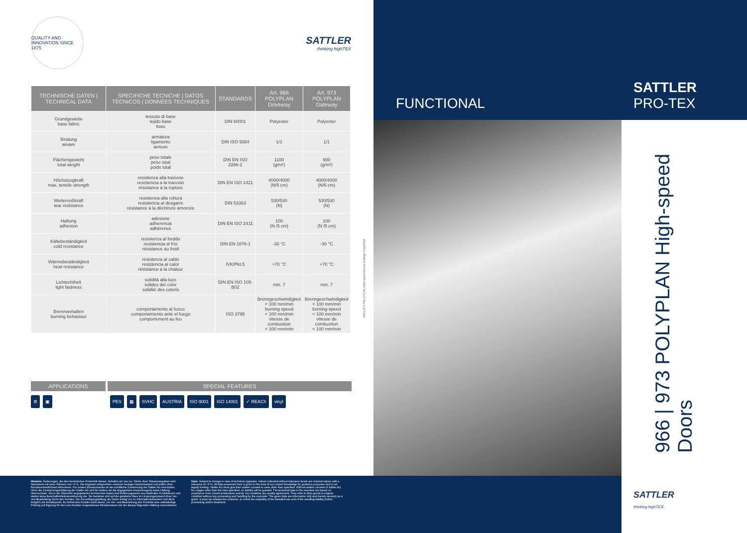QUALITY AND INNOVATION SINCE 1875
SATTLER
thinking highTEX
| TECHNISCHE DATEN / TECHNICAL DATA | SPECIFICHE TECNICHE / DATOS TÉCNICOS / DONNÉES TECHNIQUES | STANDARDS | Art. 966 POLYPLAN Driveway | Art. 973 POLYPLAN Gateway |
| --- | --- | --- | --- | --- |
| Grundgewebe base fabric | tessuto di base tejido base tissu | DIN 60001 | Polyester | Polyester |
| Bindung weave | armatura ligamento armure | DIN ISO 9354 | 1/1 | 1/1 |
| Flächengewicht total weight | peso totale peso total poids total | DIN EN ISO 2286-2 | 1100 (g/m²) | 900 (g/m²) |
| Höchstzugkraft max. tensile strength | resistenza alla trazione resistencia a la tracción résistance à la rupture | DIN EN ISO 1421 | 4000/4000 (N/5 cm) | 4000/4000 (N/5 cm) |
| Weiterreißkraft tear resistance | resistenza alla rottura resistencia al desgarre résistance à la déchirure amorcée | DIN 53363 | 530/530 (N) | 530/530 (N) |
| Haftung adhesion | adesione adherencia adhérence | DIN EN ISO 2411 | 100 (N /5 cm) | 100 (N /5 cm) |
| Kältebeständigkeit cold resistance | resistenza al freddo resistencia al frío résistance au froid | DIN EN 1876-1 | -30 °C | -30 °C |
| Wärmebeständigkeit heat resistance | resistenza al caldo resistencia al calor résistance à la chaleur | IVK/Pkt.5 | +70 °C | +70 °C |
| Lichtechtheit light fastness | solidità alla luce solidez del color solidité des coloris | DIN EN ISO 105-B02 | min. 7 | min. 7 |
| Brennverhalten burning behaviour | comportamento al fuoco comportamiento ante el fuego comportement au feu | ISO 3795 | Brenngeschwindigkeit < 100 mm/min burning speed < 100 mm/min vitesse de combustion < 100 mm/min | Brenngeschwindigkeit < 100 mm/min burning speed < 100 mm/min vitesse de combustion < 100 mm/min |
966 | 973 POLYPLAN High-speed Doors Auflage 2 02/2020
APPLICATIONS SPECIAL FEATURES
⚙ ▣ PES ▦ SVHC AUSTRIA ISO 9001 ISO 14001 ✓ REACh vinyl
Hinweis: Änderungen, die dem technischen Fortschritt dienen, behalten wir uns vor. Werte ohne Toleranzangaben sind Nennwerte mit einer Toleranz von +5 %. Die Angaben entsprechen unserem heutigen Kenntnisstand und sollen ohne Rechtsverbindlichkeit informieren. Für andere Einsatzzwecke ist die schriftliche Zustimmung der Sattler AG einzuholen. Ohne die Zustimmungserklärung der Sattler AG wird für andere als die angegebene Anwendung(en) keine Haftung übernommen. Die in der Übersicht angegebenen technischen Daten sind Erfahrungswerte aus laufenden Produktionen und stellen keine Beschaffenheitsvereinbarung dar. Sie beziehen sich auf die gelieferte Ware im Ursprungszustand ohne Ver- und Bearbeitung durch den Kunden. Die Zurverfügungstellung der Daten erfolgt nur zu Informationszwecken und dient lediglich als Anhaltspunkt. Es befreit den Kunden nicht davon, vor Ver- und Bearbeitung des Produkts eine selbständige Prüfung auf Eignung für den vom Kunden vorgesehenen Einsatzzweck und der daraus folgenden Haftung vorzunehmen.
Note: Subject to change in view of technical upgrades. Values indicated without tolerance levels are nominal values with a tolerance of +5 %. All data presented here is given to the best of our current knowledge for guidance purposes and is not legally binding. Sattler AG must give their written consent to uses other than specified. Without written consent of Sattler AG for usages other than the here specified, no liability will be granted. The technical data in the overview are based on experience from current productions and do not constitute any quality agreement. They refer to (the) goods in original condition without any processing and handling by the customer. The given data are informative only and merely serve(s) as a guide. It does not release the customer, to check the suitability of his intended use and of the resulting liability, before processing and/or treatment.
FUNCTIONAL
SATTLER
PRO-TEX
966 | 973 POLYPLAN High-speed Doors
SATTLER
thinking highTEX